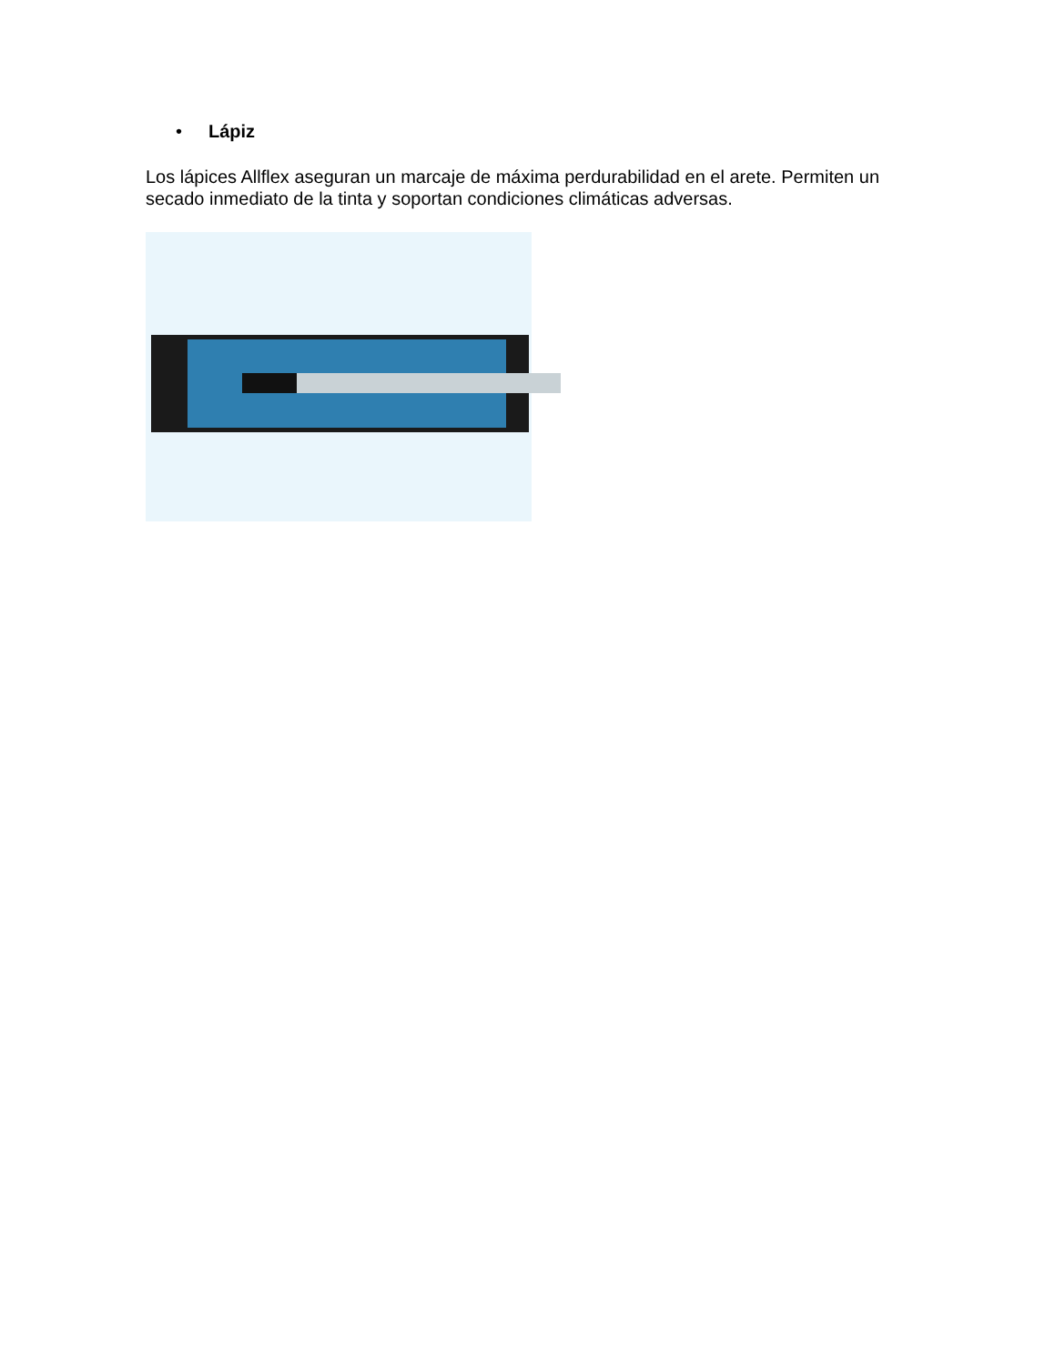• Lápiz
Los lápices Allflex aseguran un marcaje de máxima perdurabilidad en el arete. Permiten un secado inmediato de la tinta y soportan condiciones climáticas adversas.